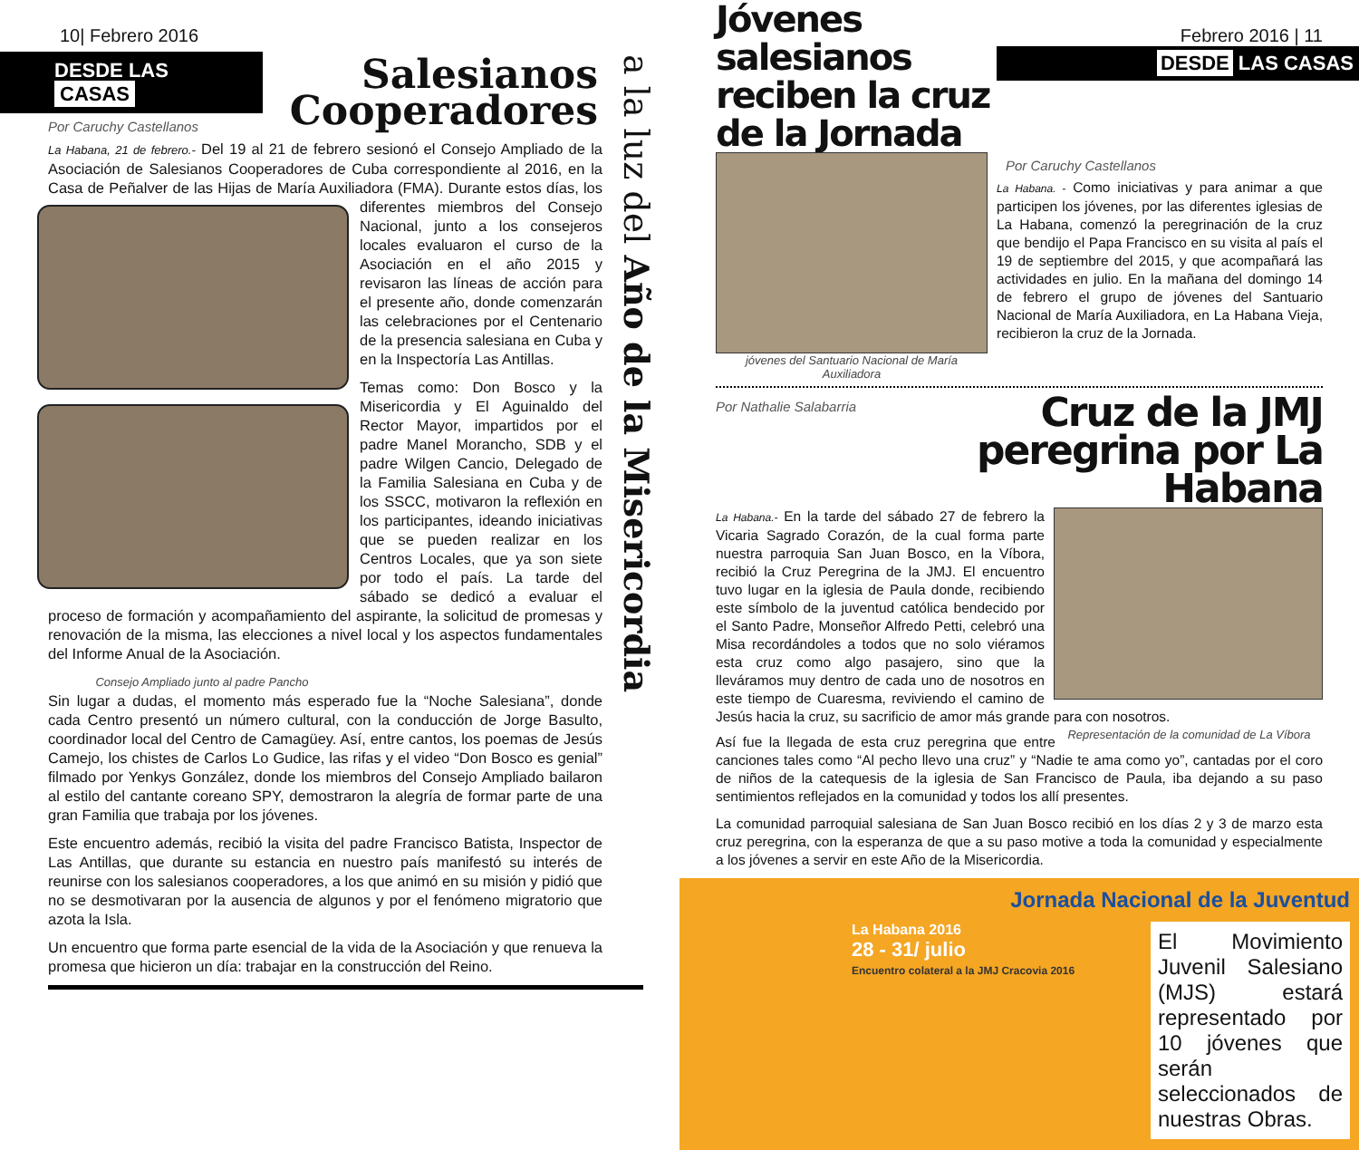10| Febrero 2016
DESDE LAS CASAS
Salesianos
Cooperadores
a la luz del Año de la Misericordia
Por Caruchy Castellanos
La Habana, 21 de febrero.- Del 19 al 21 de febrero sesionó el Consejo Ampliado de la Asociación de Salesianos Cooperadores de Cuba correspondiente al 2016, en la Casa de Peñalver de las Hijas de María Auxiliadora (FMA). Durante estos días, los diferentes miembros del Consejo Nacional, junto a los consejeros locales evaluaron el curso de la Asociación en el año 2015 y revisaron las líneas de acción para el presente año, donde comenzarán las celebraciones por el Centenario de la presencia salesiana en Cuba y en la Inspectoría Las Antillas.
Temas como: Don Bosco y la Misericordia y El Aguinaldo del Rector Mayor, impartidos por el padre Manel Morancho, SDB y el padre Wilgen Cancio, Delegado de la Familia Salesiana en Cuba y de los SSCC, motivaron la reflexión en los participantes, ideando iniciativas que se pueden realizar en los Centros Locales, que ya son siete por todo el país. La tarde del sábado se dedicó a evaluar el proceso de formación y acompañamiento del aspirante, la solicitud de promesas y renovación de la misma, las elecciones a nivel local y los aspectos fundamentales del Informe Anual de la Asociación.
Consejo Ampliado junto al padre Pancho
Sin lugar a dudas, el momento más esperado fue la “Noche Salesiana”, donde cada Centro presentó un número cultural, con la conducción de Jorge Basulto, coordinador local del Centro de Camagüey. Así, entre cantos, los poemas de Jesús Camejo, los chistes de Carlos Lo Gudice, las rifas y el video “Don Bosco es genial” filmado por Yenkys González, donde los miembros del Consejo Ampliado bailaron al estilo del cantante coreano SPY, demostraron la alegría de formar parte de una gran Familia que trabaja por los jóvenes.
Este encuentro además, recibió la visita del padre Francisco Batista, Inspector de Las Antillas, que durante su estancia en nuestro país manifestó su interés de reunirse con los salesianos cooperadores, a los que animó en su misión y pidió que no se desmotivaran por la ausencia de algunos y por el fenómeno migratorio que azota la Isla.
Un encuentro que forma parte esencial de la vida de la Asociación y que renueva la promesa que hicieron un día: trabajar en la construcción del Reino.
Jóvenes salesianos reciben la cruz de la Jornada
Febrero 2016 | 11
DESDE LAS CASAS
jóvenes del Santuario Nacional de María Auxiliadora
Por Caruchy Castellanos
La Habana. - Como iniciativas y para animar a que participen los jóvenes, por las diferentes iglesias de La Habana, comenzó la peregrinación de la cruz que bendijo el Papa Francisco en su visita al país el 19 de septiembre del 2015, y que acompañará las actividades en julio. En la mañana del domingo 14 de febrero el grupo de jóvenes del Santuario Nacional de María Auxiliadora, en La Habana Vieja, recibieron la cruz de la Jornada.
Por Nathalie Salabarria
Cruz de la JMJ peregrina por La Habana
La Habana.- En la tarde del sábado 27 de febrero la Vicaria Sagrado Corazón, de la cual forma parte nuestra parroquia San Juan Bosco, en la Víbora, recibió la Cruz Peregrina de la JMJ. El encuentro tuvo lugar en la iglesia de Paula donde, recibiendo este símbolo de la juventud católica bendecido por el Santo Padre, Monseñor Alfredo Petti, celebró una Misa recordándoles a todos que no solo viéramos esta cruz como algo pasajero, sino que la lleváramos muy dentro de cada uno de nosotros en este tiempo de Cuaresma, reviviendo el camino de Jesús hacia la cruz, su sacrificio de amor más grande para con nosotros.
Representación de la comunidad de La Víbora
Así fue la llegada de esta cruz peregrina que entre canciones tales como “Al pecho llevo una cruz” y “Nadie te ama como yo”, cantadas por el coro de niños de la catequesis de la iglesia de San Francisco de Paula, iba dejando a su paso sentimientos reflejados en la comunidad y todos los allí presentes.
La comunidad parroquial salesiana de San Juan Bosco recibió en los días 2 y 3 de marzo esta cruz peregrina, con la esperanza de que a su paso motive a toda la comunidad y especialmente a los jóvenes a servir en este Año de la Misericordia.
Jornada Nacional de la Juventud
La Habana 2016
28 - 31/ julio
Encuentro colateral a la JMJ Cracovia 2016
El Movimiento Juvenil Salesiano (MJS) estará representado por 10 jóvenes que serán seleccionados de nuestras Obras.